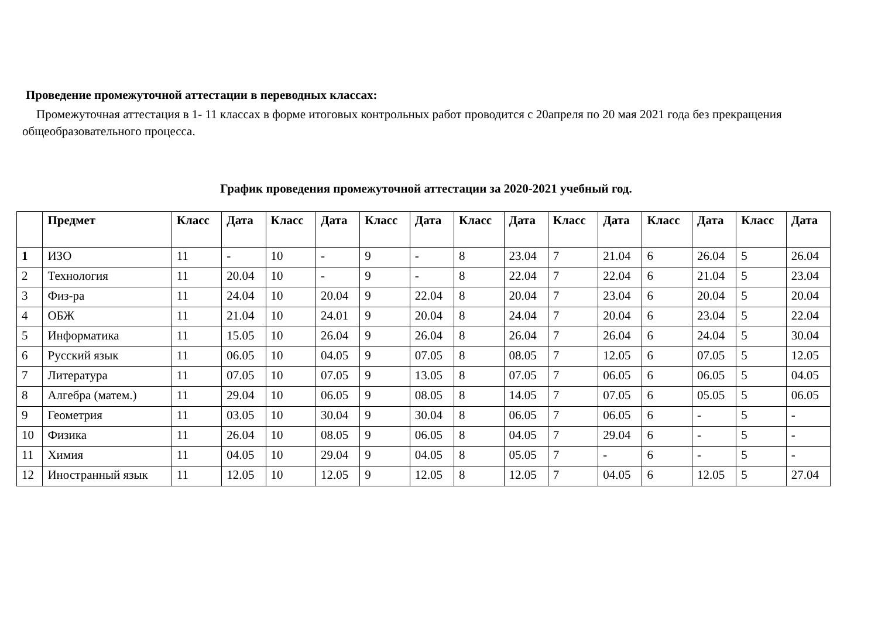Проведение промежуточной аттестации в переводных классах:
Промежуточная аттестация в 1- 11 классах в форме итоговых контрольных работ проводится с 20апреля по 20 мая 2021 года без прекращения общеобразовательного процесса.
График проведения промежуточной аттестации за 2020-2021 учебный год.
| | Предмет | Класс | Дата | Класс | Дата | Класс | Дата | Класс | Дата | Класс | Дата | Класс | Дата | Класс | Дата |
| --- | --- | --- | --- | --- | --- | --- | --- | --- | --- | --- | --- | --- | --- | --- | --- |
| 1 | ИЗО | 11 | - | 10 | - | 9 | - | 8 | 23.04 | 7 | 21.04 | 6 | 26.04 | 5 | 26.04 |
| 2 | Технология | 11 | 20.04 | 10 | - | 9 | - | 8 | 22.04 | 7 | 22.04 | 6 | 21.04 | 5 | 23.04 |
| 3 | Физ-ра | 11 | 24.04 | 10 | 20.04 | 9 | 22.04 | 8 | 20.04 | 7 | 23.04 | 6 | 20.04 | 5 | 20.04 |
| 4 | ОБЖ | 11 | 21.04 | 10 | 24.01 | 9 | 20.04 | 8 | 24.04 | 7 | 20.04 | 6 | 23.04 | 5 | 22.04 |
| 5 | Информатика | 11 | 15.05 | 10 | 26.04 | 9 | 26.04 | 8 | 26.04 | 7 | 26.04 | 6 | 24.04 | 5 | 30.04 |
| 6 | Русский язык | 11 | 06.05 | 10 | 04.05 | 9 | 07.05 | 8 | 08.05 | 7 | 12.05 | 6 | 07.05 | 5 | 12.05 |
| 7 | Литература | 11 | 07.05 | 10 | 07.05 | 9 | 13.05 | 8 | 07.05 | 7 | 06.05 | 6 | 06.05 | 5 | 04.05 |
| 8 | Алгебра (матем.) | 11 | 29.04 | 10 | 06.05 | 9 | 08.05 | 8 | 14.05 | 7 | 07.05 | 6 | 05.05 | 5 | 06.05 |
| 9 | Геометрия | 11 | 03.05 | 10 | 30.04 | 9 | 30.04 | 8 | 06.05 | 7 | 06.05 | 6 | - | 5 | - |
| 10 | Физика | 11 | 26.04 | 10 | 08.05 | 9 | 06.05 | 8 | 04.05 | 7 | 29.04 | 6 | - | 5 | - |
| 11 | Химия | 11 | 04.05 | 10 | 29.04 | 9 | 04.05 | 8 | 05.05 | 7 | - | 6 | - | 5 | - |
| 12 | Иностранный язык | 11 | 12.05 | 10 | 12.05 | 9 | 12.05 | 8 | 12.05 | 7 | 04.05 | 6 | 12.05 | 5 | 27.04 |